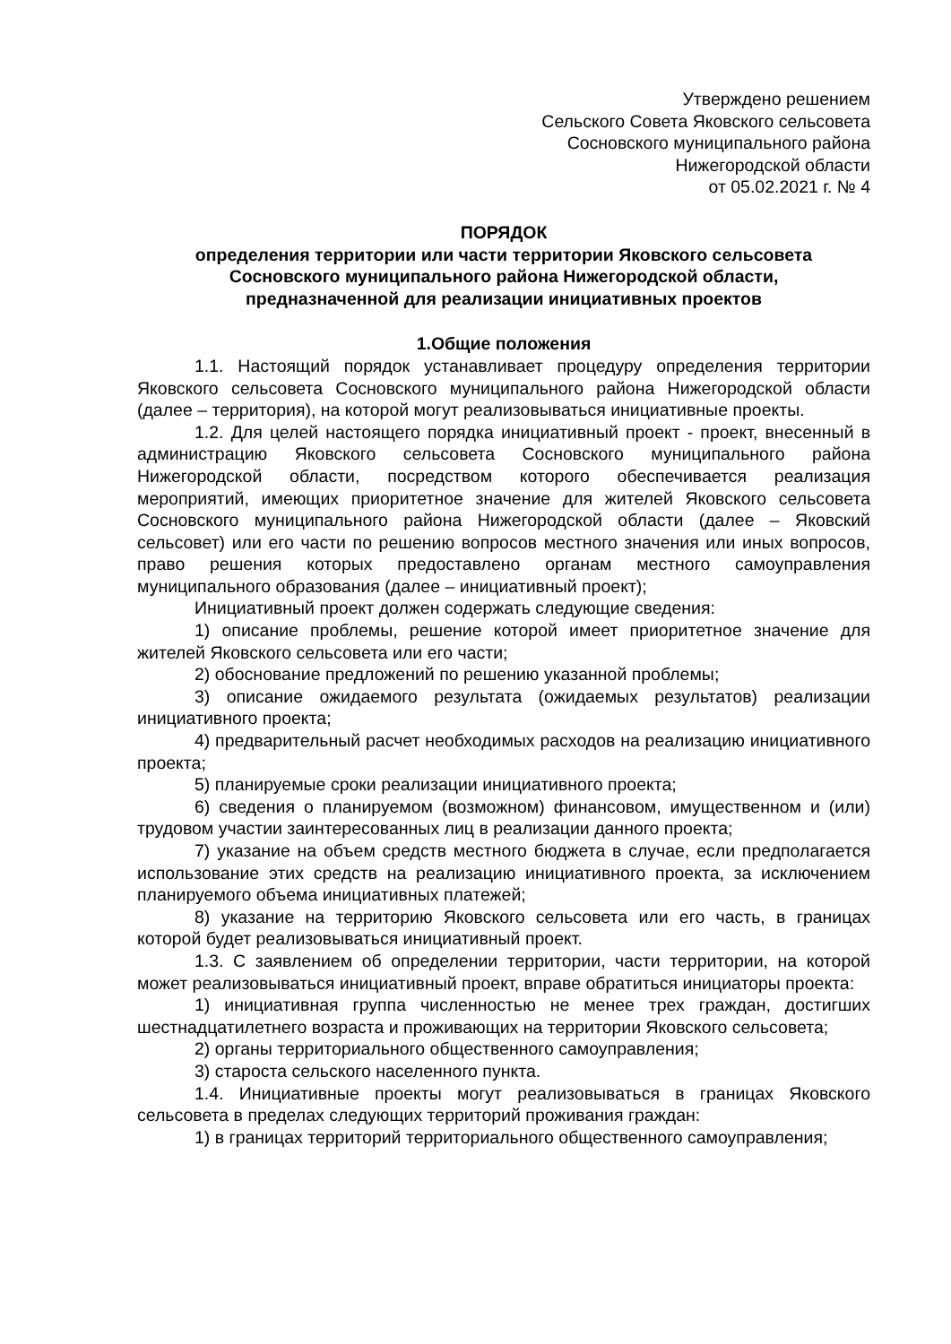Утверждено решением
Сельского Совета Яковского сельсовета
Сосновского муниципального района
Нижегородской области
от 05.02.2021 г. № 4
ПОРЯДОК
определения территории или части территории Яковского сельсовета
Сосновского муниципального района Нижегородской области,
предназначенной для реализации инициативных проектов
1.Общие положения
1.1. Настоящий порядок устанавливает процедуру определения территории Яковского сельсовета Сосновского муниципального района Нижегородской области (далее – территория), на которой могут реализовываться инициативные проекты.
1.2. Для целей настоящего порядка инициативный проект - проект, внесенный в администрацию Яковского сельсовета Сосновского муниципального района Нижегородской области, посредством которого обеспечивается реализация мероприятий, имеющих приоритетное значение для жителей Яковского сельсовета Сосновского муниципального района Нижегородской области (далее – Яковский сельсовет) или его части по решению вопросов местного значения или иных вопросов, право решения которых предоставлено органам местного самоуправления муниципального образования (далее – инициативный проект);
Инициативный проект должен содержать следующие сведения:
1) описание проблемы, решение которой имеет приоритетное значение для жителей Яковского сельсовета или его части;
2) обоснование предложений по решению указанной проблемы;
3) описание ожидаемого результата (ожидаемых результатов) реализации инициативного проекта;
4) предварительный расчет необходимых расходов на реализацию инициативного проекта;
5) планируемые сроки реализации инициативного проекта;
6) сведения о планируемом (возможном) финансовом, имущественном и (или) трудовом участии заинтересованных лиц в реализации данного проекта;
7) указание на объем средств местного бюджета в случае, если предполагается использование этих средств на реализацию инициативного проекта, за исключением планируемого объема инициативных платежей;
8) указание на территорию Яковского сельсовета или его часть, в границах которой будет реализовываться инициативный проект.
1.3. С заявлением об определении территории, части территории, на которой может реализовываться инициативный проект, вправе обратиться инициаторы проекта:
1) инициативная группа численностью не менее трех граждан, достигших шестнадцатилетнего возраста и проживающих на территории Яковского сельсовета;
2) органы территориального общественного самоуправления;
3) староста сельского населенного пункта.
1.4. Инициативные проекты могут реализовываться в границах Яковского сельсовета в пределах следующих территорий проживания граждан:
1) в границах территорий территориального общественного самоуправления;